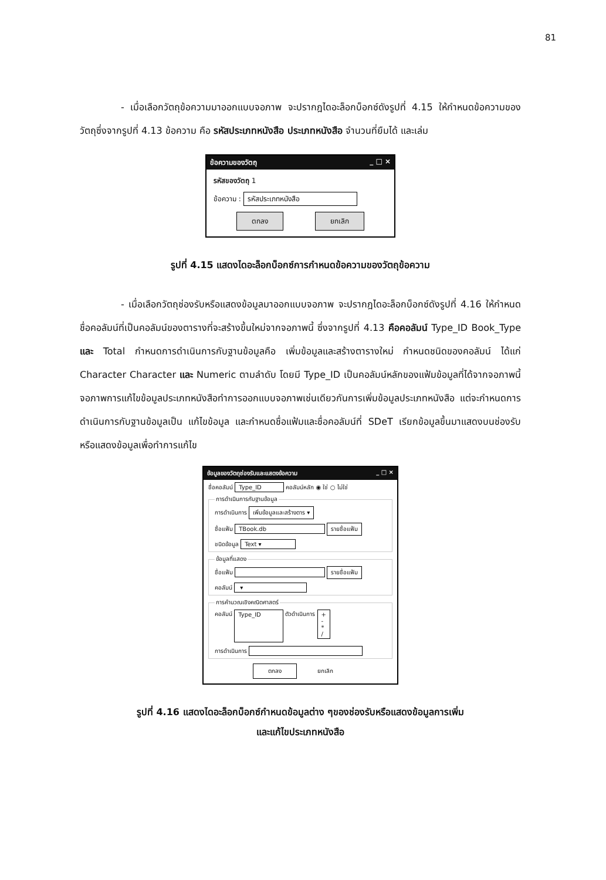81
- เมื่อเลือกวัตถุข้อความมาออกแบบจอภาพ จะปรากฎไดอะล็อกบ็อกซ์ดังรูปที่ 4.15 ให้กำหนดข้อความของวัตถุซึ่งจากรูปที่ 4.13 ข้อความ คือ รหัสประเภทหนังสือ ประเภทหนังสือ จำนวนที่ยืมได้ และเล่ม
ข้อความของวัตถุ _ □ ×
รหัสของวัตถุ 1
ข้อความ : รหัสประเภทหนังสือ
ตกลง ยกเลิก
รูปที่ 4.15 แสดงไดอะล็อกบ็อกซ์การกำหนดข้อความของวัตถุข้อความ
- เมื่อเลือกวัตถุช่องรับหรือแสดงข้อมูลมาออกแบบจอภาพ จะปรากฎไดอะล็อกบ็อกซ์ดังรูปที่ 4.16 ให้กำหนดชื่อคอลัมน์ที่เป็นคอลัมน์ของตารางที่จะสร้างขึ้นใหม่จากจอภาพนี้ ซึ่งจากรูปที่ 4.13 คือคอลัมน์ Type_ID Book_Type และ Total กำหนดการดำเนินการกับฐานข้อมูลคือ เพิ่มข้อมูลและสร้างตารางใหม่ กำหนดชนิดของคอลัมน์ ได้แก่ Character Character และ Numeric ตามลำดับ โดยมี Type_ID เป็นคอลัมน์หลักของแฟ้มข้อมูลที่ได้จากจอภาพนี้ จอภาพการแก้ไขข้อมูลประเภทหนังสือทำการออกแบบจอภาพเช่นเดียวกันการเพิ่มข้อมูลประเภทหนังสือ แต่จะกำหนดการดำเนินการกับฐานข้อมูลเป็น แก้ไขข้อมูล และกำหนดชื่อแฟ้มและชื่อคอลัมน์ที่ SDeT เรียกข้อมูลขึ้นมาแสดงบนช่องรับหรือแสดงข้อมูลเพื่อทำการแก้ไข
ข้อมูลของวัตถุช่องรับและแสดงข้อความ _ □ ×
ชื่อคอลัมน์ Type_ID คอลัมน์หลัก ◉ ใช่ ○ ไม่ใช่
การดำเนินการกับฐานข้อมูล
การดำเนินการ เพิ่มข้อมูลและสร้างตาร ▾
ชื่อแฟ้ม TBook.db รายชื่อแฟ้ม
ชนิดข้อมูล Text ▾
ข้อมูลที่แสดง
ชื่อแฟ้ม รายชื่อแฟ้ม
คอลัมน์ ▾
การคำนวณเชิงคณิตศาสตร์
คอลัมน์ Type_ID ตัวดำเนินการ +
-
*
/
การดำเนินการ
ตกลง ยกเลิก
รูปที่ 4.16 แสดงไดอะล็อกบ็อกซ์กำหนดข้อมูลต่าง ๆของช่องรับหรือแสดงข้อมูลการเพิ่ม
และแก้ไขประเภทหนังสือ